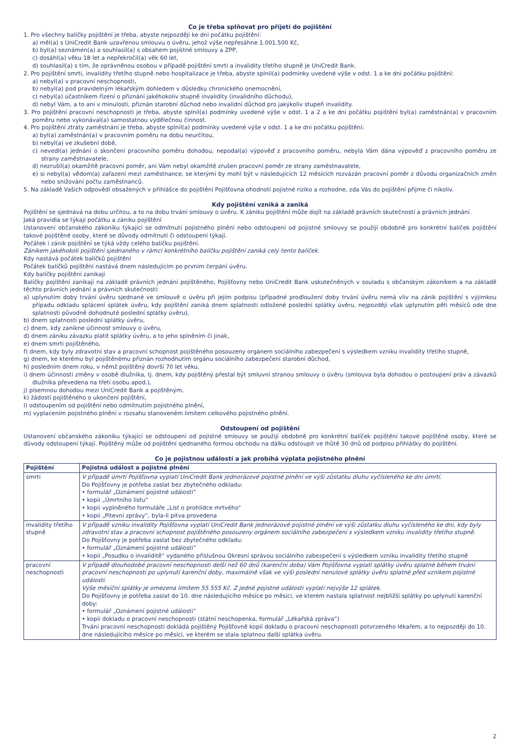Co je třeba splňovat pro přijetí do pojištění
1. Pro všechny balíčky pojištění je třeba, abyste nejpozději ke dni počátku pojištění:
a) měl(a) s UniCredit Bank uzavřenou smlouvu o úvěru, jehož výše nepřesáhne 1.001.500 Kč,
b) byl(a) seznámen(a) a souhlasil(a) s obsahem pojistné smlouvy a ZPP,
c) dosáhl(a) věku 18 let a nepřekročil(a) věk 60 let,
d) souhlasil(a) s tím, že oprávněnou osobou v případě pojištění smrti a invalidity třetího stupně je UniCredit Bank.
2. Pro pojištění smrti, invalidity třetího stupně nebo hospitalizace je třeba, abyste splnil(a) podmínky uvedené výše v odst. 1 a ke dni počátku pojištění:
a) nebyl(a) v pracovní neschopnosti,
b) nebyl(a) pod pravidelným lékařským dohledem v důsledku chronického onemocnění,
c) nebyl(a) účastníkem řízení o přiznání jakéhokoliv stupně invalidity (invalidního důchodu),
d) nebyl Vám, a to ani v minulosti, přiznán starobní důchod nebo invalidní důchod pro jakýkoliv stupeň invalidity.
3. Pro pojištění pracovní neschopnosti je třeba, abyste splnil(a) podmínky uvedené výše v odst. 1 a 2 a ke dni počátku pojištění byl(a) zaměstnán(a) v pracovním poměru nebo vykonával(a) samostatnou výdělečnou činnost.
4. Pro pojištění ztráty zaměstnání je třeba, abyste splnil(a) podmínky uvedené výše v odst. 1 a ke dni počátku pojištění:
a) byl(a) zaměstnán(a) v pracovním poměru na dobu neurčitou,
b) nebyl(a) ve zkušební době,
c) nevedl(a) jednání o skončení pracovního poměru dohodou, nepodal(a) výpověď z pracovního poměru, nebyla Vám dána výpověď z pracovního poměru ze strany zaměstnavatele,
d) nezrušil(a) okamžitě pracovní poměr, ani Vám nebyl okamžitě zrušen pracovní poměr ze strany zaměstnavatele,
e) si nebyl(a) vědom(a) zařazení mezi zaměstnance, se kterými by mohl být v následujících 12 měsících rozvázán pracovní poměr z důvodu organizačních změn nebo snižování počtu zaměstnanců.
5. Na základě Vašich odpovědí obsažených v přihlášce do pojištění Pojišťovna ohodnotí pojistné riziko a rozhodne, zda Vás do pojištění přijme či nikoliv.
Kdy pojištění vzniká a zaniká
Pojištění se sjednává na dobu určitou, a to na dobu trvání smlouvy o úvěru. K zániku pojištění může dojít na základě právních skutečností a právních jednání.
Jaká pravidla se týkají počátku a zániku pojištění
Ustanovení občanského zákoníku týkající se odmítnutí pojistného plnění nebo odstoupení od pojistné smlouvy se použijí obdobně pro konkrétní balíček pojištění takové pojištěné osoby, které se důvody odmítnutí či odstoupení týkají.
Počátek i zánik pojištění se týká vždy celého balíčku pojištění.
Zánikem jakéhokoli pojištění sjednaného v rámci konkrétního balíčku pojištění zaniká celý tento balíček.
Kdy nastává počátek balíčků pojištění
Počátek balíčků pojištění nastává dnem následujícím po prvním čerpání úvěru.
Kdy balíčky pojištění zanikají
Balíčky pojištění zanikají na základě právních jednání pojištěného, Pojišťovny nebo UniCredit Bank uskutečněných v souladu s občanským zákoníkem a na základě těchto právních jednání a právních skutečností:
a) uplynutím doby trvání úvěru sjednané ve smlouvě o úvěru při jejím podpisu (případné prodloužení doby trvání úvěru nemá vliv na zánik pojištění s výjimkou případu odkladu splácení splátek úvěru, kdy pojištění zaniká dnem splatnosti odložené poslední splátky úvěru, nejpozději však uplynutím pěti měsíců ode dne splatnosti původně dohodnuté poslední splátky úvěru),
b) dnem splatnosti poslední splátky úvěru,
c) dnem, kdy zanikne účinnost smlouvy o úvěru,
d) dnem zániku závazku platit splátky úvěru, a to jeho splněním či jinak,
e) dnem smrti pojištěného,
f) dnem, kdy byly zdravotní stav a pracovní schopnost pojištěného posouzeny orgánem sociálního zabezpečení s výsledkem vzniku invalidity třetího stupně,
g) dnem, ke kterému byl pojištěnému přiznán rozhodnutím orgánu sociálního zabezpečení starobní důchod,
h) posledním dnem roku, v němž pojištěný dovrší 70 let věku,
i) dnem účinnosti změny v osobě dlužníka, tj. dnem, kdy pojištěný přestal být smluvní stranou smlouvy o úvěru (smlouva byla dohodou o postoupení práv a závazků dlužníka převedena na třetí osobu apod.),
j) písemnou dohodou mezi UniCredit Bank a pojištěným,
k) žádostí pojištěného o ukončení pojištění,
l) odstoupením od pojištění nebo odmítnutím pojistného plnění,
m) vyplacením pojistného plnění v rozsahu stanoveném limitem celkového pojistného plnění.
Odstoupení od pojištění
Ustanovení občanského zákoníku týkající se odstoupení od pojistné smlouvy se použijí obdobně pro konkrétní balíček pojištění takové pojištěné osoby, které se důvody odstoupení týkají. Pojištěný může od pojištění sjednaného formou obchodu na dálku odstoupit ve lhůtě 30 dnů od podpisu přihlášky do pojištění.
Co je pojistnou událostí a jak probíhá výplata pojistného plnění
| Pojištění | Pojistná událost a pojistné plnění |
| --- | --- |
| smrti | V případě úmrtí Pojišťovna vyplatí UniCredit Bank jednorázové pojistné plnění ve výši zůstatku dluhu vyčísleného ke dni úmrtí. Do Pojišťovny je potřeba zaslat bez zbytečného odkladu: • formulář „Oznámení pojistné události“ • kopii „Úmrtního listu“ • kopii vyplněného formuláře „List o prohlídce mrtvého“ • kopii „Pitevní zprávy“, byla-li pitva provedena |
| invalidity třetího stupně | V případě vzniku invalidity Pojišťovna vyplatí UniCredit Bank jednorázové pojistné plnění ve výši zůstatku dluhu vyčísleného ke dni, kdy byly zdravotní stav a pracovní schopnost pojištěného posouzeny orgánem sociálního zabezpečení s výsledkem vzniku invalidity třetího stupně. Do Pojišťovny je potřeba zaslat bez zbytečného odkladu: • formulář „Oznámení pojistné události“ • kopii „Posudku o invaliditě“ vydaného příslušnou Okresní správou sociálního zabezpečení s výsledkem vzniku invalidity třetího stupně |
| pracovní neschopnosti | V případě dlouhodobé pracovní neschopnosti delší než 60 dnů (karenční doba) Vám Pojišťovna vyplatí splátky úvěru splatné během trvání pracovní neschopnosti po uplynutí karenční doby, maximálně však ve výši poslední nenulové splátky úvěru splatné před vznikem pojistné události . Výše měsíční splátky je omezena limitem 55 555 Kč. Z jedné pojistné události vyplatí nejvýše 12 splátek. Do Pojišťovny je potřeba zaslat do 10. dne následujícího měsíce po měsíci, ve kterém nastala splatnost nejbližší splátky po uplynutí karenční doby: • formulář „Oznámení pojistné události“ • kopii dokladu o pracovní neschopnosti (státní neschopenka, formulář „Lékařská zpráva“) Trvání pracovní neschopnosti dokládá pojištěný Pojišťovně kopií dokladu o pracovní neschopnosti potvrzeného lékařem, a to nejpozději do 10. dne následujícího měsíce po měsíci, ve kterém se stala splatnou další splátka úvěru. |
2